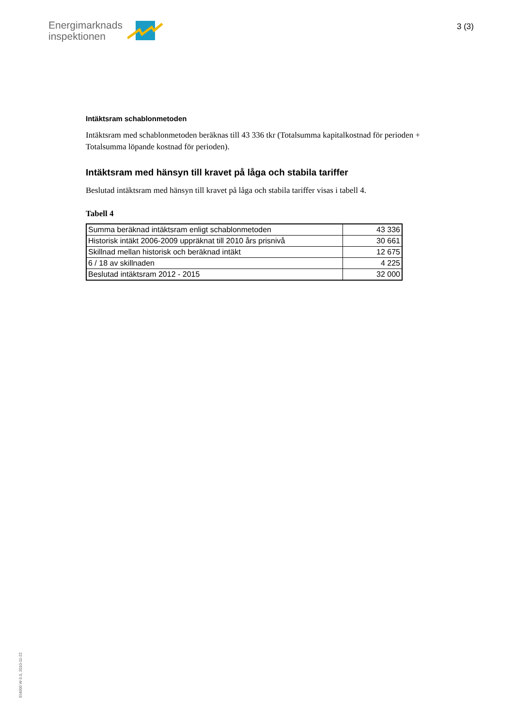Energimarknads
inspektionen
3 (3)
Intäktsram schablonmetoden
Intäktsram med schablonmetoden beräknas till 43 336 tkr (Totalsumma kapitalkostnad för perioden + Totalsumma löpande kostnad för perioden).
Intäktsram med hänsyn till kravet på låga och stabila tariffer
Beslutad intäktsram med hänsyn till kravet på låga och stabila tariffer visas i tabell 4.
Tabell 4
| Summa beräknad intäktsram enligt schablonmetoden | 43 336 |
| Historisk intäkt 2006-2009 uppräknat till 2010 års prisnivå | 30 661 |
| Skillnad mellan historisk och beräknad intäkt | 12 675 |
| 6 / 18 av skillnaden | 4 225 |
| Beslutad intäktsram 2012 - 2015 | 32 000 |
EI4000 W-3.0, 2010-11-22